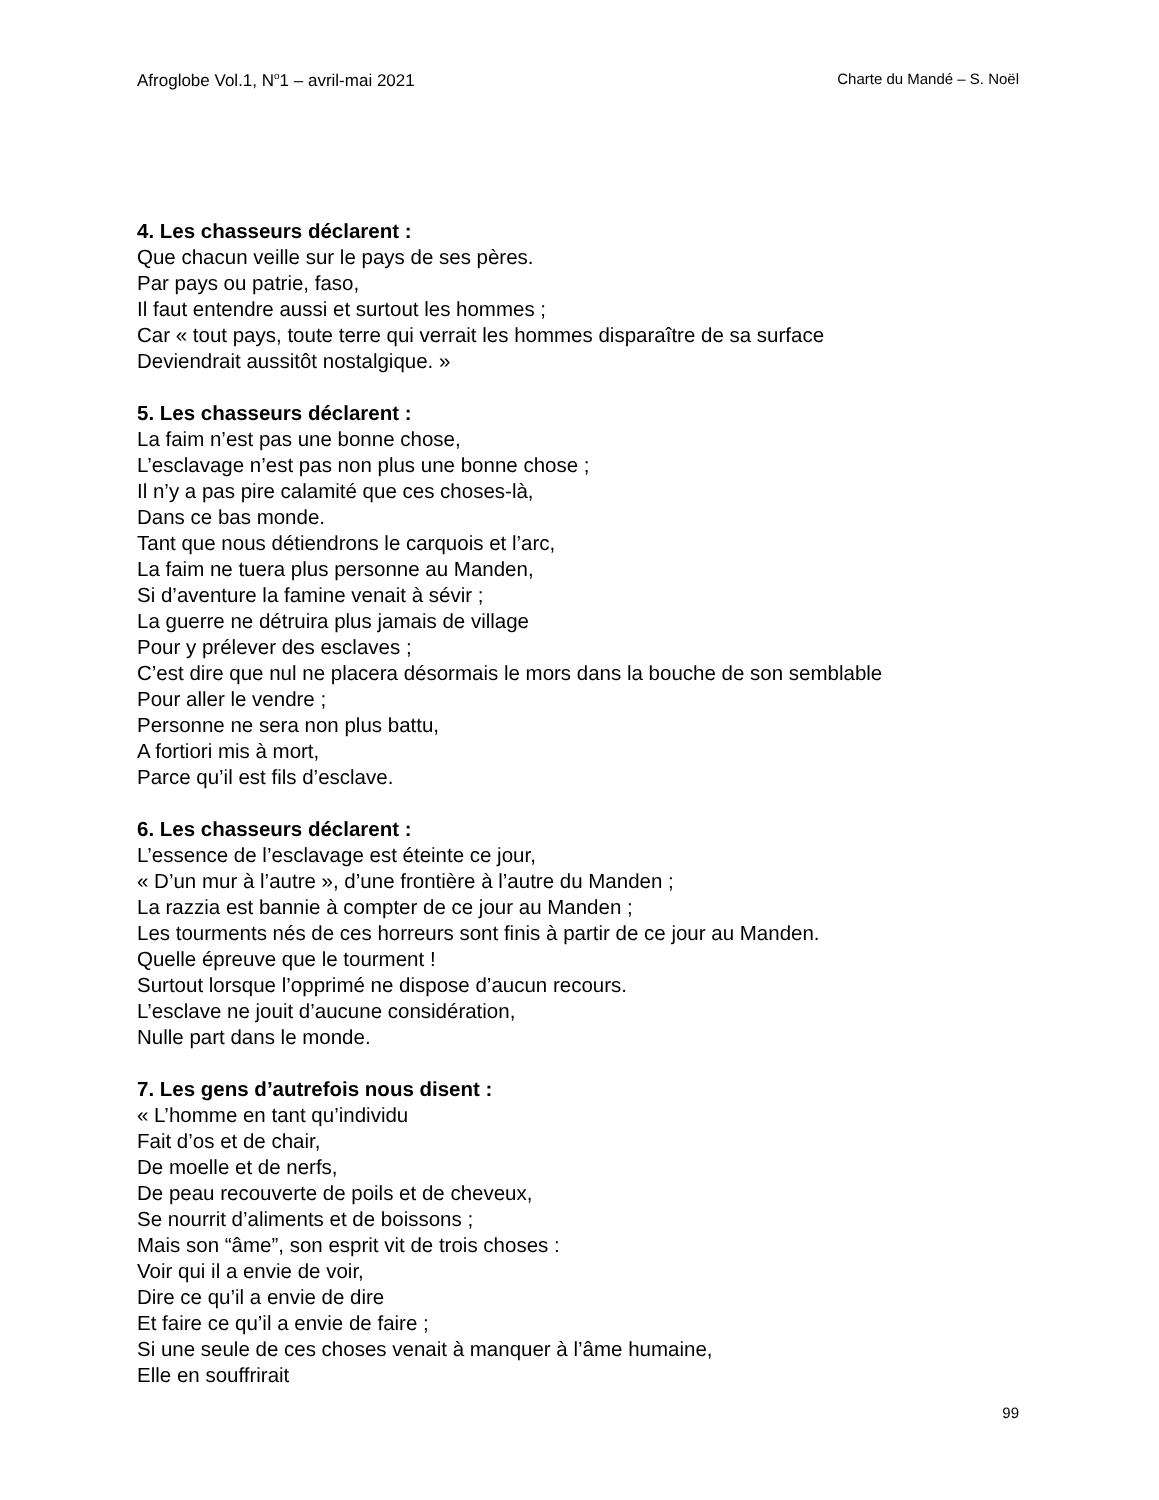Afroglobe Vol.1, N<sup>o</sup>1 – avril-mai 2021 Charte du Mandé – S. Noël
4. Les chasseurs déclarent :
Que chacun veille sur le pays de ses pères.
Par pays ou patrie, faso,
Il faut entendre aussi et surtout les hommes ;
Car « tout pays, toute terre qui verrait les hommes disparaître de sa surface
Deviendrait aussitôt nostalgique. »
5. Les chasseurs déclarent :
La faim n’est pas une bonne chose,
L’esclavage n’est pas non plus une bonne chose ;
Il n’y a pas pire calamité que ces choses-là,
Dans ce bas monde.
Tant que nous détiendrons le carquois et l’arc,
La faim ne tuera plus personne au Manden,
Si d’aventure la famine venait à sévir ;
La guerre ne détruira plus jamais de village
Pour y prélever des esclaves ;
C’est dire que nul ne placera désormais le mors dans la bouche de son semblable
Pour aller le vendre ;
Personne ne sera non plus battu,
A fortiori mis à mort,
Parce qu’il est fils d’esclave.
6. Les chasseurs déclarent :
L’essence de l’esclavage est éteinte ce jour,
« D’un mur à l’autre », d’une frontière à l’autre du Manden ;
La razzia est bannie à compter de ce jour au Manden ;
Les tourments nés de ces horreurs sont finis à partir de ce jour au Manden.
Quelle épreuve que le tourment !
Surtout lorsque l’opprimé ne dispose d’aucun recours.
L’esclave ne jouit d’aucune considération,
Nulle part dans le monde.
7. Les gens d’autrefois nous disent :
« L’homme en tant qu’individu
Fait d’os et de chair,
De moelle et de nerfs,
De peau recouverte de poils et de cheveux,
Se nourrit d’aliments et de boissons ;
Mais son “âme”, son esprit vit de trois choses :
Voir qui il a envie de voir,
Dire ce qu’il a envie de dire
Et faire ce qu’il a envie de faire ;
Si une seule de ces choses venait à manquer à l’âme humaine,
Elle en souffrirait
99